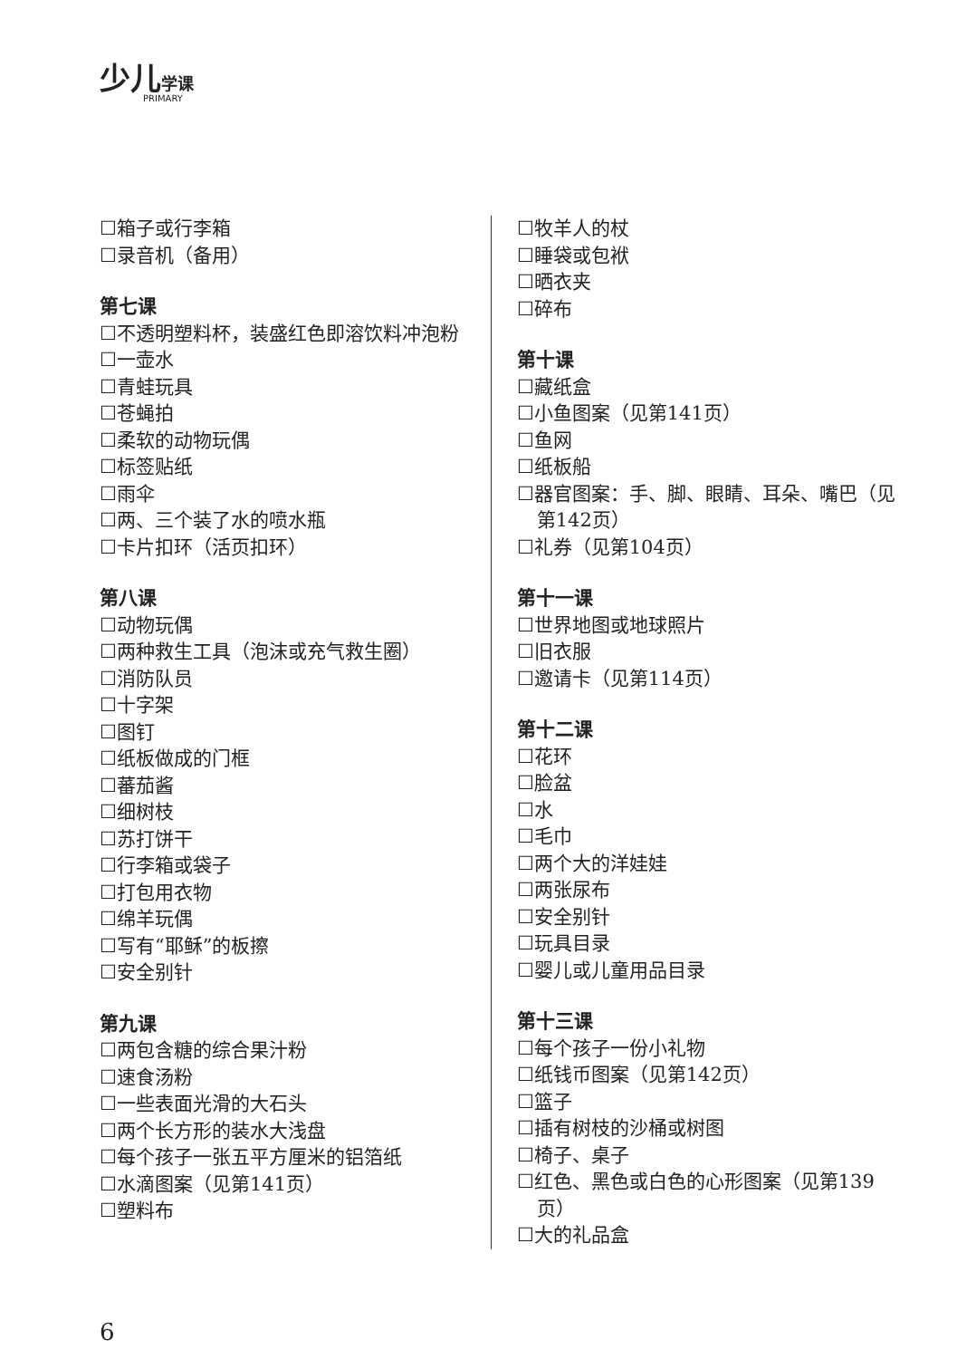少儿 学课
PRIMARY
☐箱子或行李箱
☐录音机（备用）
第七课
☐不透明塑料杯，装盛红色即溶饮料冲泡粉
☐一壶水
☐青蛙玩具
☐苍蝇拍
☐柔软的动物玩偶
☐标签贴纸
☐雨伞
☐两、三个装了水的喷水瓶
☐卡片扣环（活页扣环）
第八课
☐动物玩偶
☐两种救生工具（泡沫或充气救生圈）
☐消防队员
☐十字架
☐图钉
☐纸板做成的门框
☐蕃茄酱
☐细树枝
☐苏打饼干
☐行李箱或袋子
☐打包用衣物
☐绵羊玩偶
☐写有“耶稣”的板擦
☐安全别针
第九课
☐两包含糖的综合果汁粉
☐速食汤粉
☐一些表面光滑的大石头
☐两个长方形的装水大浅盘
☐每个孩子一张五平方厘米的铝箔纸
☐水滴图案（见第141页）
☐塑料布
☐牧羊人的杖
☐睡袋或包袱
☐晒衣夹
☐碎布
第十课
☐藏纸盒
☐小鱼图案（见第141页）
☐鱼网
☐纸板船
☐器官图案：手、脚、眼睛、耳朵、嘴巴（见第142页）
☐礼券（见第104页）
第十一课
☐世界地图或地球照片
☐旧衣服
☐邀请卡（见第114页）
第十二课
☐花环
☐脸盆
☐水
☐毛巾
☐两个大的洋娃娃
☐两张尿布
☐安全别针
☐玩具目录
☐婴儿或儿童用品目录
第十三课
☐每个孩子一份小礼物
☐纸钱币图案（见第142页）
☐篮子
☐插有树枝的沙桶或树图
☐椅子、桌子
☐红色、黑色或白色的心形图案（见第139页）
☐大的礼品盒
6